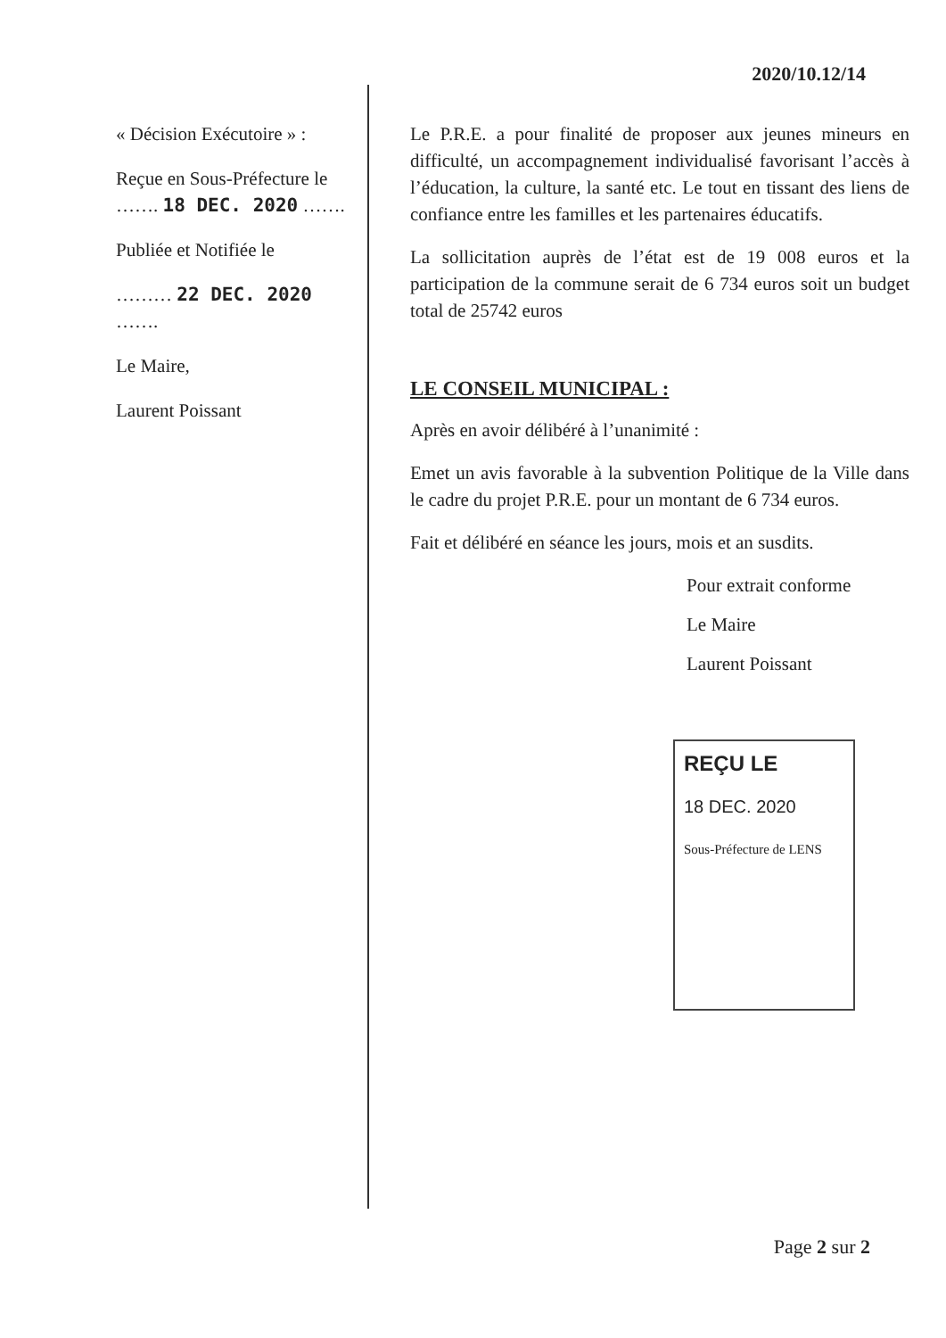2020/10.12/14
« Décision Exécutoire » :
Reçue en Sous-Préfecture le ……. 18 DEC. 2020 …….
Publiée et Notifiée le
……… 22 DEC. 2020 …….
Le Maire,
Laurent Poissant
Le P.R.E. a pour finalité de proposer aux jeunes mineurs en difficulté, un accompagnement individualisé favorisant l’accès à l’éducation, la culture, la santé etc. Le tout en tissant des liens de confiance entre les familles et les partenaires éducatifs.
La sollicitation auprès de l’état est de 19 008 euros et la participation de la commune serait de 6 734 euros soit un budget total de 25742 euros
LE CONSEIL MUNICIPAL :
Après en avoir délibéré à l’unanimité :
Emet un avis favorable à la subvention Politique de la Ville dans le cadre du projet P.R.E. pour un montant de 6 734 euros.
Fait et délibéré en séance les jours, mois et an susdits.
Pour extrait conforme
Le Maire
Laurent Poissant
REÇU LE
18 DEC. 2020
Sous-Préfecture de LENS
Page 2 sur 2